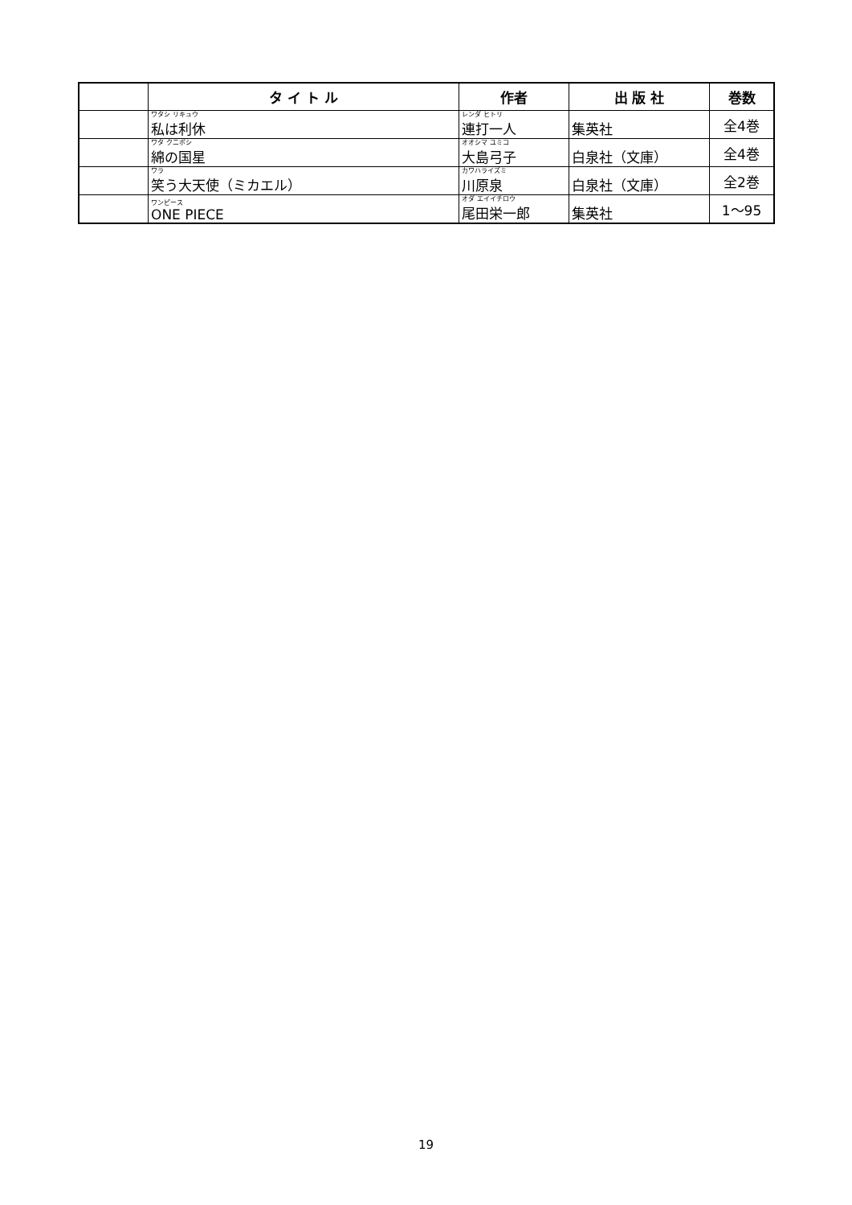| | タ イ ト ル | 作者 | 出 版 社 | 巻数 |
| --- | --- | --- | --- | --- |
| | ワタシ リキュウ 私は利休 | レンダ ヒトリ 連打一人 | 集英社 | 全4巻 |
| | ワタ クニボシ 綿の国星 | オオシマ ユミコ 大島弓子 | 白泉社（文庫） | 全4巻 |
| | ワラ 笑う大天使（ミカエル） | カワハライズミ 川原泉 | 白泉社（文庫） | 全2巻 |
| | ワンピース ONE PIECE | オダ エイイチロウ 尾田栄一郎 | 集英社 | 1～95 |
19